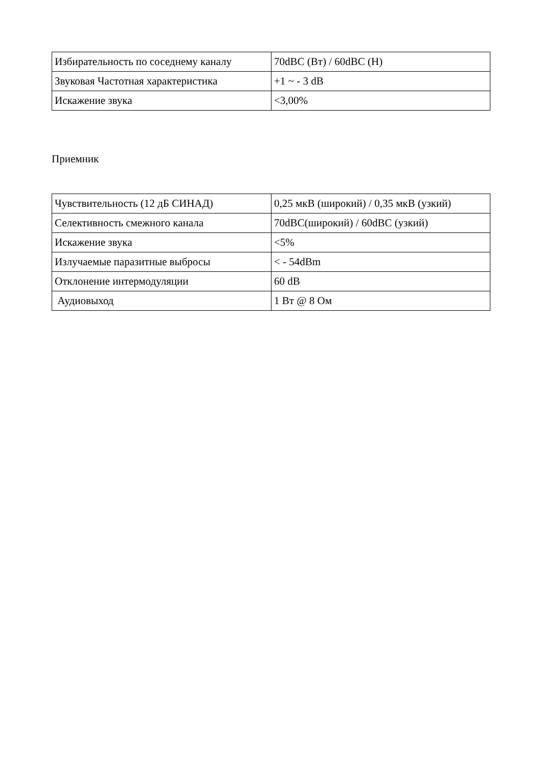| Избирательность по соседнему каналу | 70dBC (Вт) / 60dBC (Н) |
| Звуковая Частотная характеристика | +1 ~ - 3 dB |
| Искажение звука | <3,00% |
Приемник
| Чувствительность (12 дБ СИНАД) | 0,25 мкВ (широкий) / 0,35 мкВ (узкий) |
| Селективность смежного канала | 70dBC(широкий) / 60dBC (узкий) |
| Искажение звука | <5% |
| Излучаемые паразитные выбросы | < - 54dBm |
| Отклонение интермодуляции | 60 dB |
| Аудиовыход | 1 Вт @ 8 Ом |